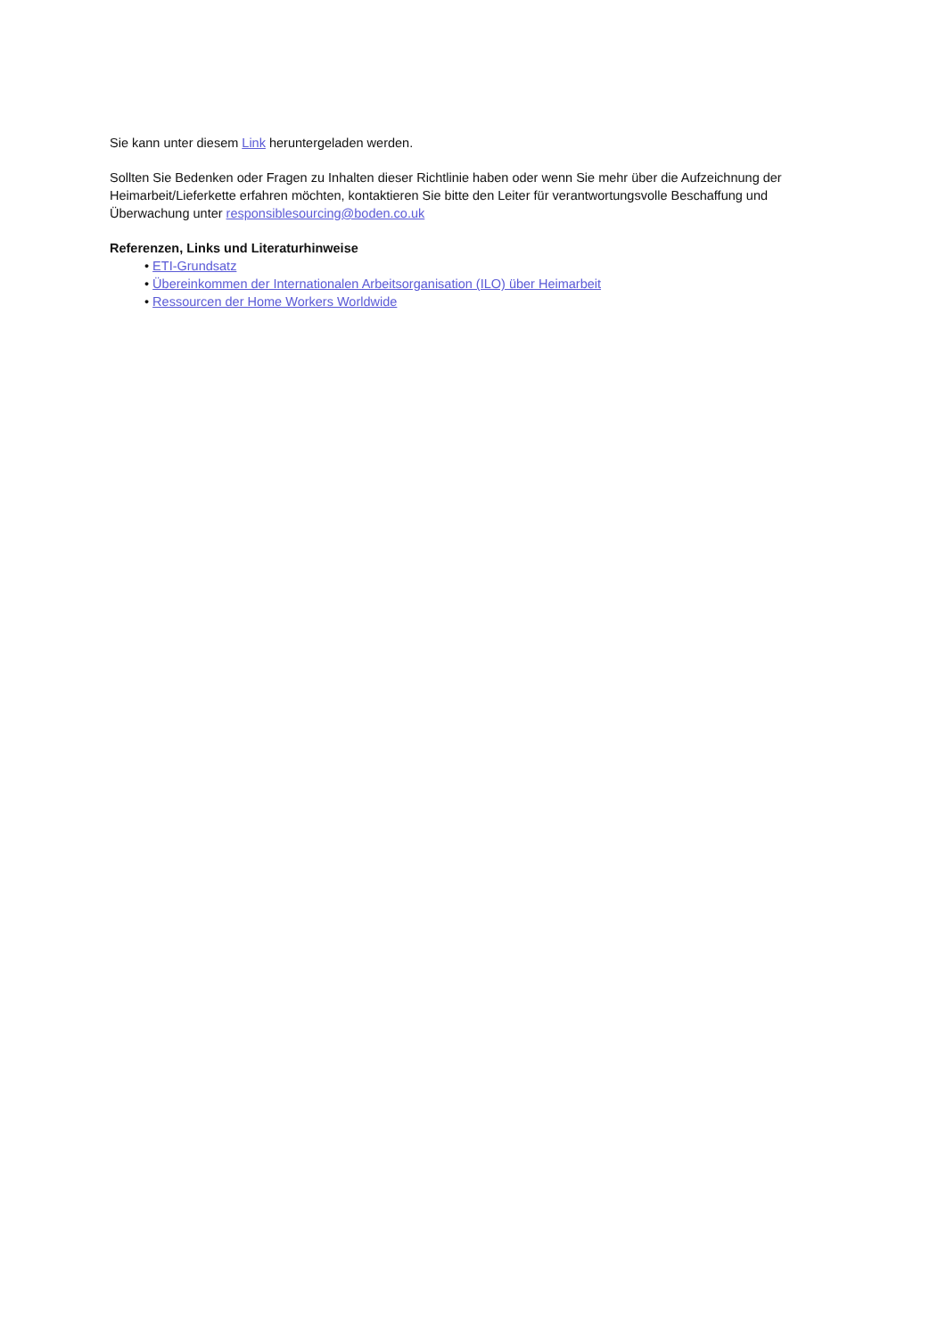Sie kann unter diesem Link heruntergeladen werden.
Sollten Sie Bedenken oder Fragen zu Inhalten dieser Richtlinie haben oder wenn Sie mehr über die Aufzeichnung der Heimarbeit/Lieferkette erfahren möchten, kontaktieren Sie bitte den Leiter für verantwortungsvolle Beschaffung und Überwachung unter responsiblesourcing@boden.co.uk
Referenzen, Links und Literaturhinweise
• ETI-Grundsatz
• Übereinkommen der Internationalen Arbeitsorganisation (ILO) über Heimarbeit
• Ressourcen der Home Workers Worldwide